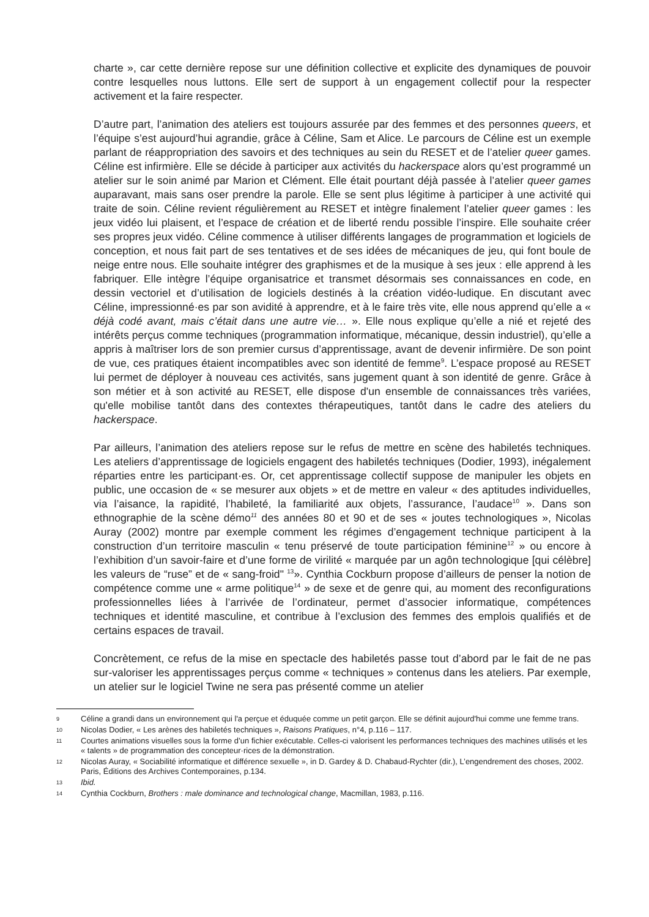charte », car cette dernière repose sur une définition collective et explicite des dynamiques de pouvoir contre lesquelles nous luttons. Elle sert de support à un engagement collectif pour la respecter activement et la faire respecter.
D’autre part, l’animation des ateliers est toujours assurée par des femmes et des personnes queers, et l’équipe s’est aujourd’hui agrandie, grâce à Céline, Sam et Alice. Le parcours de Céline est un exemple parlant de réappropriation des savoirs et des techniques au sein du RESET et de l’atelier queer games. Céline est infirmière. Elle se décide à participer aux activités du hackerspace alors qu’est programmé un atelier sur le soin animé par Marion et Clément. Elle était pourtant déjà passée à l’atelier queer games auparavant, mais sans oser prendre la parole. Elle se sent plus légitime à participer à une activité qui traite de soin. Céline revient régulièrement au RESET et intègre finalement l’atelier queer games : les jeux vidéo lui plaisent, et l’espace de création et de liberté rendu possible l’inspire. Elle souhaite créer ses propres jeux vidéo. Céline commence à utiliser différents langages de programmation et logiciels de conception, et nous fait part de ses tentatives et de ses idées de mécaniques de jeu, qui font boule de neige entre nous. Elle souhaite intégrer des graphismes et de la musique à ses jeux : elle apprend à les fabriquer. Elle intègre l’équipe organisatrice et transmet désormais ses connaissances en code, en dessin vectoriel et d’utilisation de logiciels destinés à la création vidéo-ludique. En discutant avec Céline, impressionné·es par son avidité à apprendre, et à le faire très vite, elle nous apprend qu’elle a « déjà codé avant, mais c’était dans une autre vie… ». Elle nous explique qu’elle a nié et rejeté des intérêts perçus comme techniques (programmation informatique, mécanique, dessin industriel), qu’elle a appris à maîtriser lors de son premier cursus d’apprentissage, avant de devenir infirmière. De son point de vue, ces pratiques étaient incompatibles avec son identité de femme<sup>9</sup>. L’espace proposé au RESET lui permet de déployer à nouveau ces activités, sans jugement quant à son identité de genre. Grâce à son métier et à son activité au RESET, elle dispose d'un ensemble de connaissances très variées, qu'elle mobilise tantôt dans des contextes thérapeutiques, tantôt dans le cadre des ateliers du hackerspace.
Par ailleurs, l’animation des ateliers repose sur le refus de mettre en scène des habiletés techniques. Les ateliers d’apprentissage de logiciels engagent des habiletés techniques (Dodier, 1993), inégalement réparties entre les participant·es. Or, cet apprentissage collectif suppose de manipuler les objets en public, une occasion de « se mesurer aux objets » et de mettre en valeur « des aptitudes individuelles, via l’aisance, la rapidité, l’habileté, la familiarité aux objets, l’assurance, l’audace<sup>10</sup> ». Dans son ethnographie de la scène démo<sup>11</sup> des années 80 et 90 et de ses « joutes technologiques », Nicolas Auray (2002) montre par exemple comment les régimes d’engagement technique participent à la construction d’un territoire masculin « tenu préservé de toute participation féminine<sup>12</sup> » ou encore à l’exhibition d’un savoir-faire et d’une forme de virilité « marquée par un agôn technologique [qui célèbre] les valeurs de “ruse” et de « sang-froid" <sup>13</sup>». Cynthia Cockburn propose d’ailleurs de penser la notion de compétence comme une « arme politique<sup>14</sup> » de sexe et de genre qui, au moment des reconfigurations professionnelles liées à l’arrivée de l’ordinateur, permet d’associer informatique, compétences techniques et identité masculine, et contribue à l’exclusion des femmes des emplois qualifiés et de certains espaces de travail.
Concrètement, ce refus de la mise en spectacle des habiletés passe tout d’abord par le fait de ne pas sur-valoriser les apprentissages perçus comme « techniques » contenus dans les ateliers. Par exemple, un atelier sur le logiciel Twine ne sera pas présenté comme un atelier
9 Céline a grandi dans un environnement qui l'a perçue et éduquée comme un petit garçon. Elle se définit aujourd'hui comme une femme trans.
10 Nicolas Dodier, « Les arènes des habiletés techniques », Raisons Pratiques, n°4, p.116 – 117.
11 Courtes animations visuelles sous la forme d’un fichier exécutable. Celles-ci valorisent les performances techniques des machines utilisés et les « talents » de programmation des concepteur·rices de la démonstration.
12 Nicolas Auray, « Sociabilité informatique et différence sexuelle », in D. Gardey & D. Chabaud-Rychter (dir.), L’engendrement des choses, 2002. Paris, Éditions des Archives Contemporaines, p.134.
13 Ibid.
14 Cynthia Cockburn, Brothers : male dominance and technological change, Macmillan, 1983, p.116.